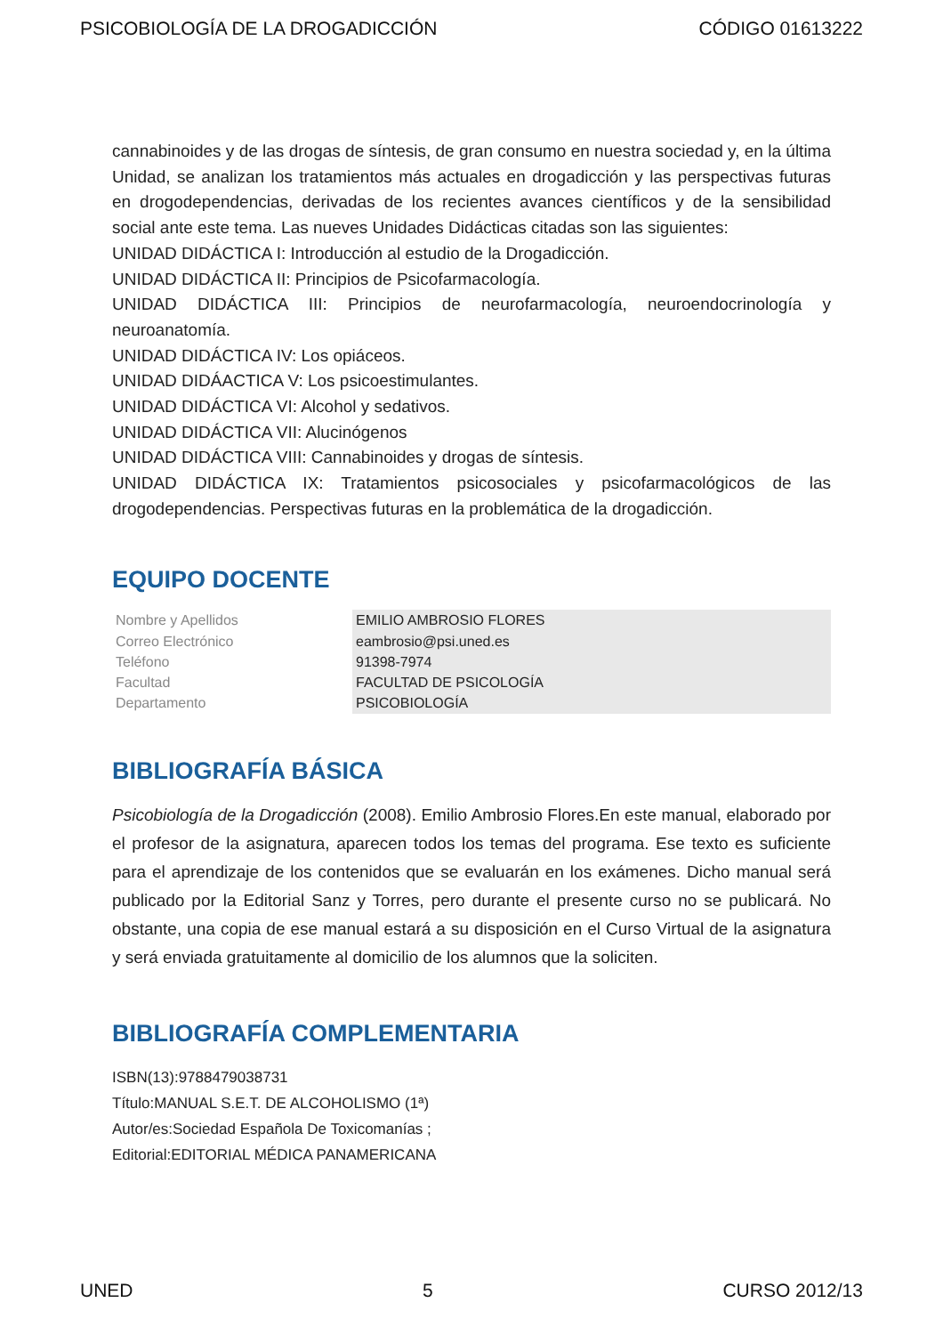PSICOBIOLOGÍA DE LA DROGADICCIÓN CÓDIGO 01613222
cannabinoides y de las drogas de síntesis, de gran consumo en nuestra sociedad y, en la última Unidad, se analizan los tratamientos más actuales en drogadicción y las perspectivas futuras en drogodependencias, derivadas de los recientes avances científicos y de la sensibilidad social ante este tema. Las nueves Unidades Didácticas citadas son las siguientes:
UNIDAD DIDÁCTICA I: Introducción al estudio de la Drogadicción.
UNIDAD DIDÁCTICA II: Principios de Psicofarmacología.
UNIDAD DIDÁCTICA III: Principios de neurofarmacología, neuroendocrinología y neuroanatomía.
UNIDAD DIDÁCTICA IV: Los opiáceos.
UNIDAD DIDÁACTICA V: Los psicoestimulantes.
UNIDAD DIDÁCTICA VI: Alcohol y sedativos.
UNIDAD DIDÁCTICA VII: Alucinógenos
UNIDAD DIDÁCTICA VIII: Cannabinoides y drogas de síntesis.
UNIDAD DIDÁCTICA IX: Tratamientos psicosociales y psicofarmacológicos de las drogodependencias. Perspectivas futuras en la problemática de la drogadicción.
EQUIPO DOCENTE
| Nombre y Apellidos | EMILIO AMBROSIO FLORES |
| Correo Electrónico | eambrosio@psi.uned.es |
| Teléfono | 91398-7974 |
| Facultad | FACULTAD DE PSICOLOGÍA |
| Departamento | PSICOBIOLOGÍA |
BIBLIOGRAFÍA BÁSICA
Psicobiología de la Drogadicción (2008). Emilio Ambrosio Flores.En este manual, elaborado por el profesor de la asignatura, aparecen todos los temas del programa. Ese texto es suficiente para el aprendizaje de los contenidos que se evaluarán en los exámenes. Dicho manual será publicado por la Editorial Sanz y Torres, pero durante el presente curso no se publicará. No obstante, una copia de ese manual estará a su disposición en el Curso Virtual de la asignatura y será enviada gratuitamente al domicilio de los alumnos que la soliciten.
BIBLIOGRAFÍA COMPLEMENTARIA
ISBN(13):9788479038731
Título:MANUAL S.E.T. DE ALCOHOLISMO (1ª)
Autor/es:Sociedad Española De Toxicomanías ;
Editorial:EDITORIAL MÉDICA PANAMERICANA
UNED 5 CURSO 2012/13